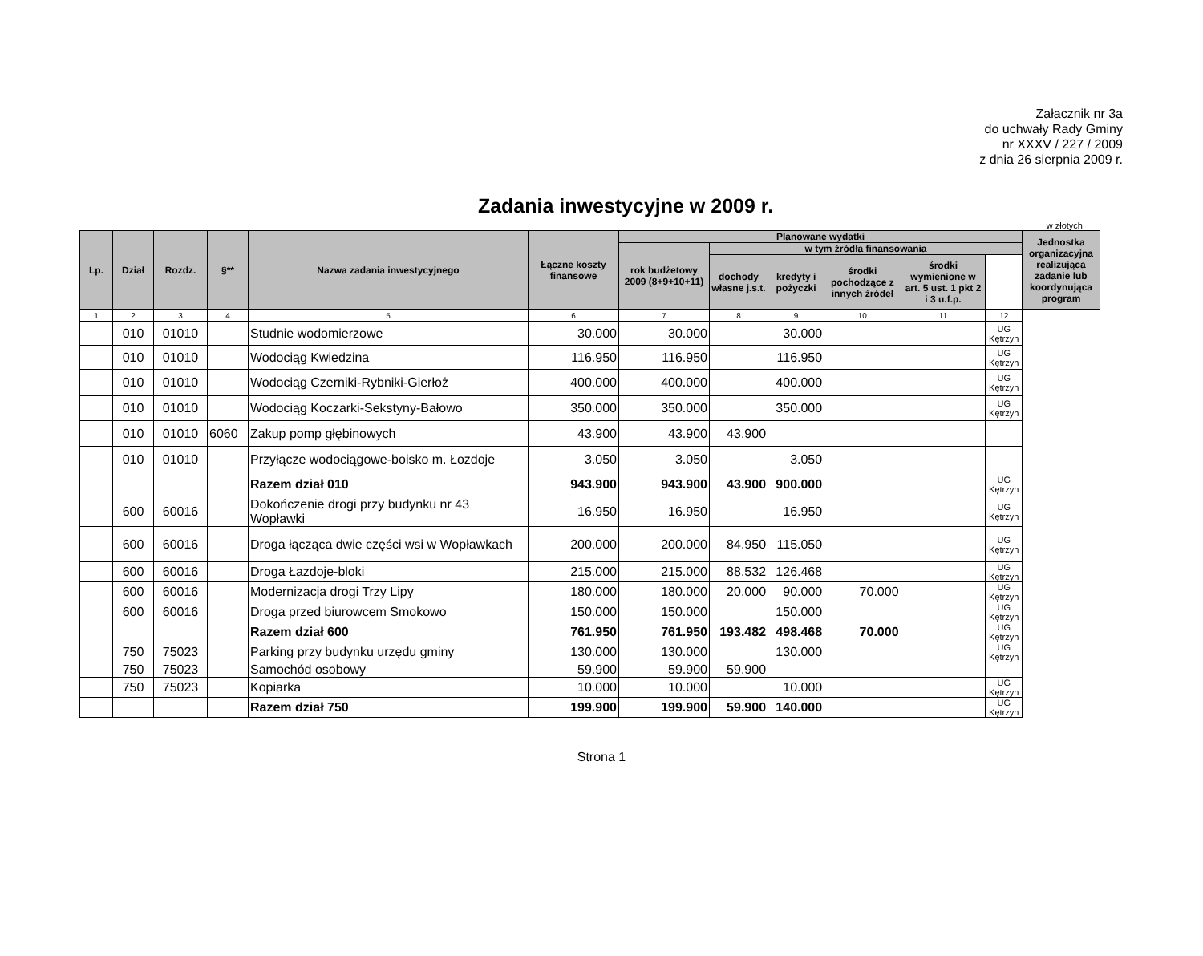Załacznik nr 3a
do uchwały Rady Gminy
nr XXXV / 227 / 2009
z dnia 26 sierpnia 2009 r.
Zadania inwestycyjne w 2009 r.
w złotych
| Lp. | Dział | Rozdz. | §** | Nazwa zadania inwestycyjnego | Łączne koszty finansowe | Planowane wydatki | | | | | | Jednostka organizacyjna realizująca zadanie lub koordynująca program |
| --- | --- | --- | --- | --- | --- | --- | --- | --- | --- | --- | --- | --- |
| | | | | | | rok budżetowy 2009 (8+9+10+11) | w tym źródła finansowania | | | | | |
| | | | | | | | dochody własne j.s.t. | kredyty i pożyczki | środki pochodzące z innych źródeł | środki wymienione w art. 5 ust. 1 pkt 2 i 3 u.f.p. | | |
| 1 | 2 | 3 | 4 | 5 | 6 | 7 | 8 | 9 | 10 | 11 | 12 | |
| | 010 | 01010 | | Studnie wodomierzowe | 30.000 | 30.000 | | 30.000 | | | UG Kętrzyn | |
| | 010 | 01010 | | Wodociąg Kwiedzina | 116.950 | 116.950 | | 116.950 | | | UG Kętrzyn | |
| | 010 | 01010 | | Wodociąg Czerniki-Rybniki-Gierłoż | 400.000 | 400.000 | | 400.000 | | | UG Kętrzyn | |
| | 010 | 01010 | | Wodociąg Koczarki-Sekstyny-Bałowo | 350.000 | 350.000 | | 350.000 | | | UG Kętrzyn | |
| | 010 | 01010 | 6060 | Zakup pomp głębinowych | 43.900 | 43.900 | 43.900 | | | | | |
| | 010 | 01010 | | Przyłącze wodociągowe-boisko m. Łozdoje | 3.050 | 3.050 | | 3.050 | | | | |
| | | | | Razem dział 010 | 943.900 | 943.900 | 43.900 | 900.000 | | | UG Kętrzyn | |
| | 600 | 60016 | | Dokończenie drogi przy budynku nr 43 Wopławki | 16.950 | 16.950 | | 16.950 | | | UG Kętrzyn | |
| | 600 | 60016 | | Droga łącząca dwie części wsi w Wopławkach | 200.000 | 200.000 | 84.950 | 115.050 | | | UG Kętrzyn | |
| | 600 | 60016 | | Droga Łazdoje-bloki | 215.000 | 215.000 | 88.532 | 126.468 | | | UG Kętrzyn | |
| | 600 | 60016 | | Modernizacja drogi Trzy Lipy | 180.000 | 180.000 | 20.000 | 90.000 | 70.000 | | UG Kętrzyn | |
| | 600 | 60016 | | Droga przed biurowcem Smokowo | 150.000 | 150.000 | | 150.000 | | | UG Kętrzyn | |
| | | | | Razem dział 600 | 761.950 | 761.950 | 193.482 | 498.468 | 70.000 | | UG Kętrzyn | |
| | 750 | 75023 | | Parking przy budynku urzędu gminy | 130.000 | 130.000 | | 130.000 | | | UG Kętrzyn | |
| | 750 | 75023 | | Samochód osobowy | 59.900 | 59.900 | 59.900 | | | | | |
| | 750 | 75023 | | Kopiarka | 10.000 | 10.000 | | 10.000 | | | UG Kętrzyn | |
| | | | | Razem dział 750 | 199.900 | 199.900 | 59.900 | 140.000 | | | UG Kętrzyn | |
Strona 1